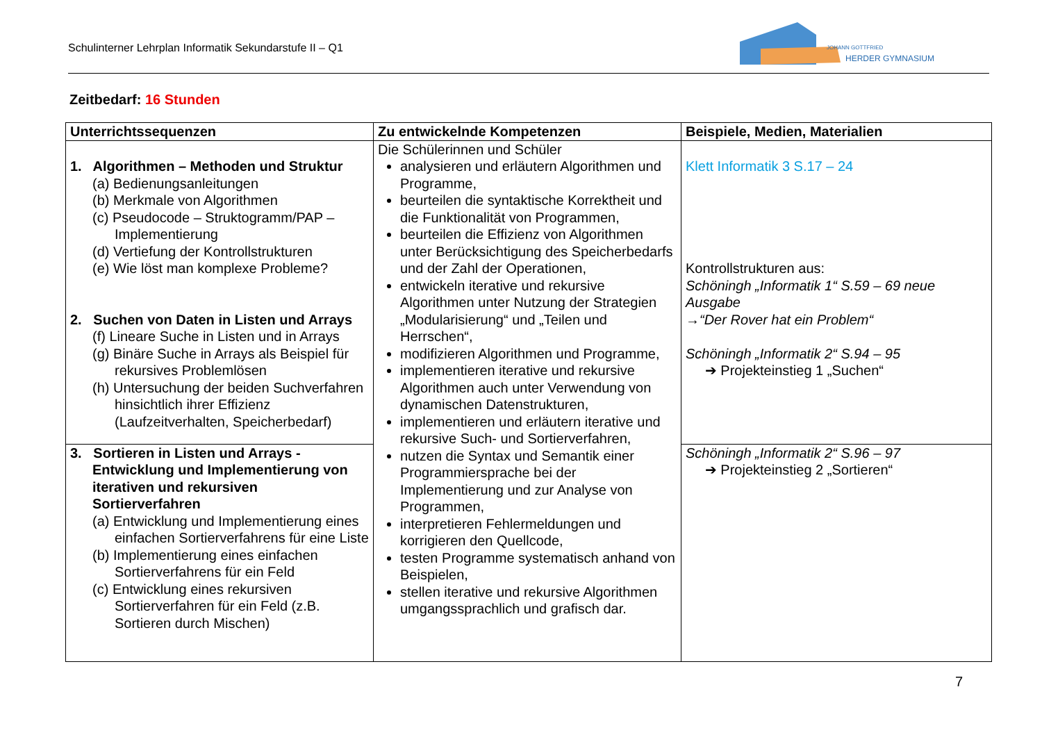Schulinterner Lehrplan Informatik Sekundarstufe II – Q1
JOHANN GOTTFRIED
HERDER GYMNASIUM
Zeitbedarf: 16 Stunden
| Unterrichtssequenzen | Zu entwickelnde Kompetenzen | Beispiele, Medien, Materialien |
| --- | --- | --- |
| 1. Algorithmen – Methoden und Struktur (a) Bedienungsanleitungen (b) Merkmale von Algorithmen (c) Pseudocode – Struktogramm/PAP – Implementierung (d) Vertiefung der Kontrollstrukturen (e) Wie löst man komplexe Probleme? 2. Suchen von Daten in Listen und Arrays (f) Lineare Suche in Listen und in Arrays (g) Binäre Suche in Arrays als Beispiel für rekursives Problemlösen (h) Untersuchung der beiden Suchverfahren hinsichtlich ihrer Effizienz (Laufzeitverhalten, Speicherbedarf) | Die Schülerinnen und Schüler analysieren und erläutern Algorithmen und Programme, beurteilen die syntaktische Korrektheit und die Funktionalität von Programmen, beurteilen die Effizienz von Algorithmen unter Berücksichtigung des Speicherbedarfs und der Zahl der Operationen, entwickeln iterative und rekursive Algorithmen unter Nutzung der Strategien „Modularisierung“ und „Teilen und Herrschen“, modifizieren Algorithmen und Programme, implementieren iterative und rekursive Algorithmen auch unter Verwendung von dynamischen Datenstrukturen, implementieren und erläutern iterative und rekursive Such- und Sortierverfahren, nutzen die Syntax und Semantik einer Programmiersprache bei der Implementierung und zur Analyse von Programmen, interpretieren Fehlermeldungen und korrigieren den Quellcode, testen Programme systematisch anhand von Beispielen, stellen iterative und rekursive Algorithmen umgangssprachlich und grafisch dar. | Klett Informatik 3 S.17 – 24 Kontrollstrukturen aus: Schöningh „Informatik 1“ S.59 – 69 neue Ausgabe →“Der Rover hat ein Problem“ Schöningh „Informatik 2“ S.94 – 95 ➔ Projekteinstieg 1 „Suchen“ |
| 3. Sortieren in Listen und Arrays - Entwicklung und Implementierung von iterativen und rekursiven Sortierverfahren (a) Entwicklung und Implementierung eines einfachen Sortierverfahrens für eine Liste (b) Implementierung eines einfachen Sortierverfahrens für ein Feld (c) Entwicklung eines rekursiven Sortierverfahren für ein Feld (z.B. Sortieren durch Mischen) | | Schöningh „Informatik 2“ S.96 – 97 ➔ Projekteinstieg 2 „Sortieren“ |
7